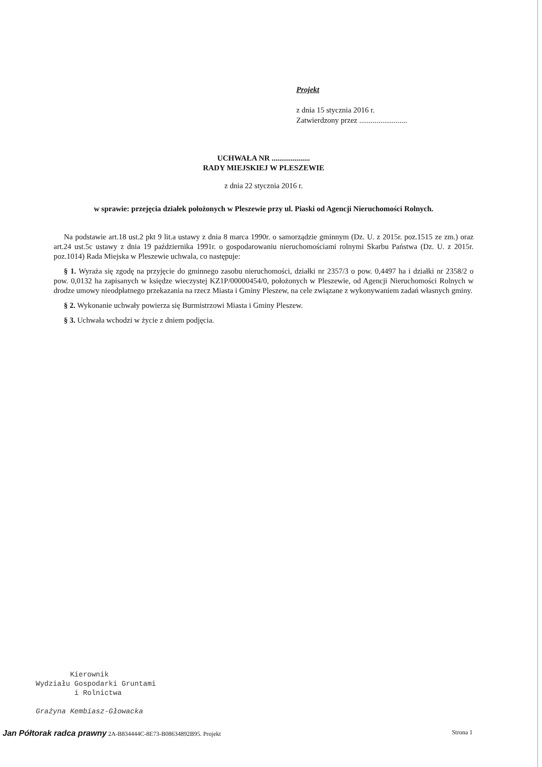Projekt
z dnia 15 stycznia 2016 r.
Zatwierdzony przez .........................
UCHWAŁA NR ....................
RADY MIEJSKIEJ W PLESZEWIE
z dnia 22 stycznia 2016 r.
w sprawie: przejęcia działek położonych w Pleszewie przy ul. Piaski od Agencji Nieruchomości Rolnych.
Na podstawie art.18 ust.2 pkt 9 lit.a ustawy z dnia 8 marca 1990r. o samorządzie gminnym (Dz. U. z 2015r. poz.1515 ze zm.) oraz art.24 ust.5c ustawy z dnia 19 października 1991r. o gospodarowaniu nieruchomościami rolnymi Skarbu Państwa (Dz. U. z 2015r. poz.1014) Rada Miejska w Pleszewie uchwala, co następuje:
§ 1. Wyraża się zgodę na przyjęcie do gminnego zasobu nieruchomości, działki nr 2357/3 o pow. 0,4497 ha i działki nr 2358/2 o pow. 0,0132 ha zapisanych w księdze wieczystej KZ1P/00000454/0, położonych w Pleszewie, od Agencji Nieruchomości Rolnych w drodze umowy nieodpłatnego przekazania na rzecz Miasta i Gminy Pleszew, na cele związane z wykonywaniem zadań własnych gminy.
§ 2. Wykonanie uchwały powierza się Burmistrzowi Miasta i Gminy Pleszew.
§ 3. Uchwała wchodzi w życie z dniem podjęcia.
Kierownik
Wydziału Gospodarki Gruntami
i Rolnictwa
Grażyna Kembiasz-Głowacka
Jan Półtorak radca prawny 2A-B834444C-8E73-B08634892B95. Projekt Strona 1